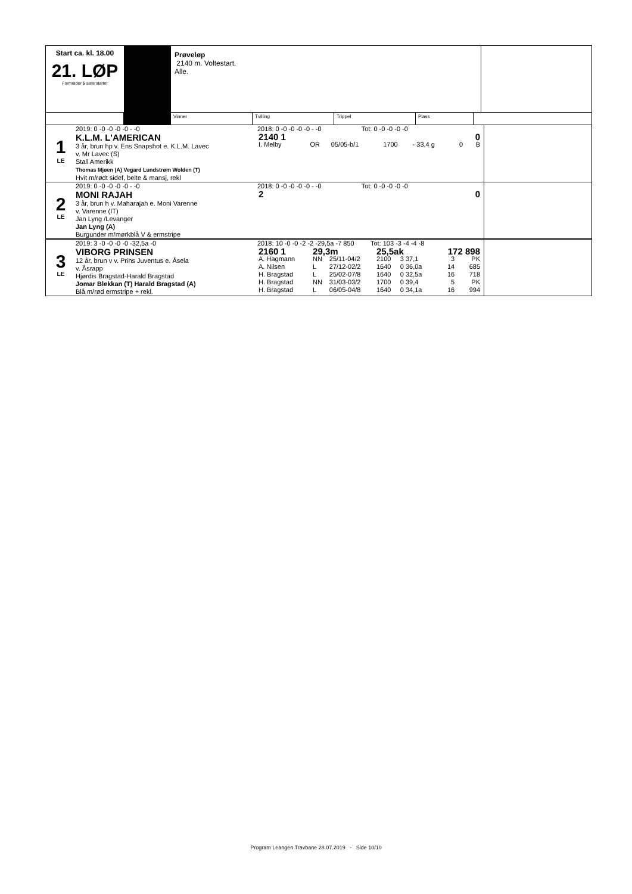Start ca. kl. 18.00
21. LØP
Formrader 5 siste starter
Prøveløp
2140 m. Voltestart.
Alle.
Vinner Tvilling Trippel Plass
1
LE
2019: 0 -0 -0 -0 -0 - -0
K.L.M. L'AMERICAN
3 år, brun hp v. Ens Snapshot e. K.L.M. Lavec
v. Mr Lavec (S)
Stall Amerikk
Thomas Mjøen (A) Vegard Lundstrøm Wolden (T)
Hvit m/rødt sidef, belte & mansj, rekl
2018: 0 -0 -0 -0 -0 - -0 Tot: 0 -0 -0 -0 -0
| 2140 1 | | | | | | | 0 |
| I. Melby | OR | 05/05-b/1 | 1700 | - 33,4 g | | 0 | B |
2
LE
2019: 0 -0 -0 -0 -0 - -0
MONI RAJAH
3 år, brun h v. Maharajah e. Moni Varenne
v. Varenne (IT)
Jan Lyng /Levanger
Jan Lyng (A)
Burgunder m/mørkblå V & ermstripe
2018: 0 -0 -0 -0 -0 - -0 Tot: 0 -0 -0 -0 -0
| 2 | 0 |
3
LE
2019: 3 -0 -0 -0 -0 -32,5a -0
VIBORG PRINSEN
12 år, brun v v. Prins Juventus e. Åsela
v. Åsrapp
Hjørdis Bragstad-Harald Bragstad
Jomar Blekkan (T) Harald Bragstad (A)
Blå m/rød ermstripe + rekl.
2018: 10 -0 -0 -2 -2 -29,5a -7 850 Tot: 103 -3 -4 -4 -8
| 2160 1 | 29,3m | | 25,5ak | | 172 898 | | |
| A. Hagmann | NN | 25/11-04/2 | 2100 | 3 37,1 | | 3 | PK |
| A. Nilsen | L | 27/12-02/2 | 1640 | 0 36,0a | | 14 | 685 |
| H. Bragstad | L | 25/02-07/8 | 1640 | 0 32,5a | | 16 | 718 |
| H. Bragstad | NN | 31/03-03/2 | 1700 | 0 39,4 | | 5 | PK |
| H. Bragstad | L | 06/05-04/8 | 1640 | 0 34,1a | | 16 | 994 |
Program Leangen Travbane 28.07.2019 - Side 10/10